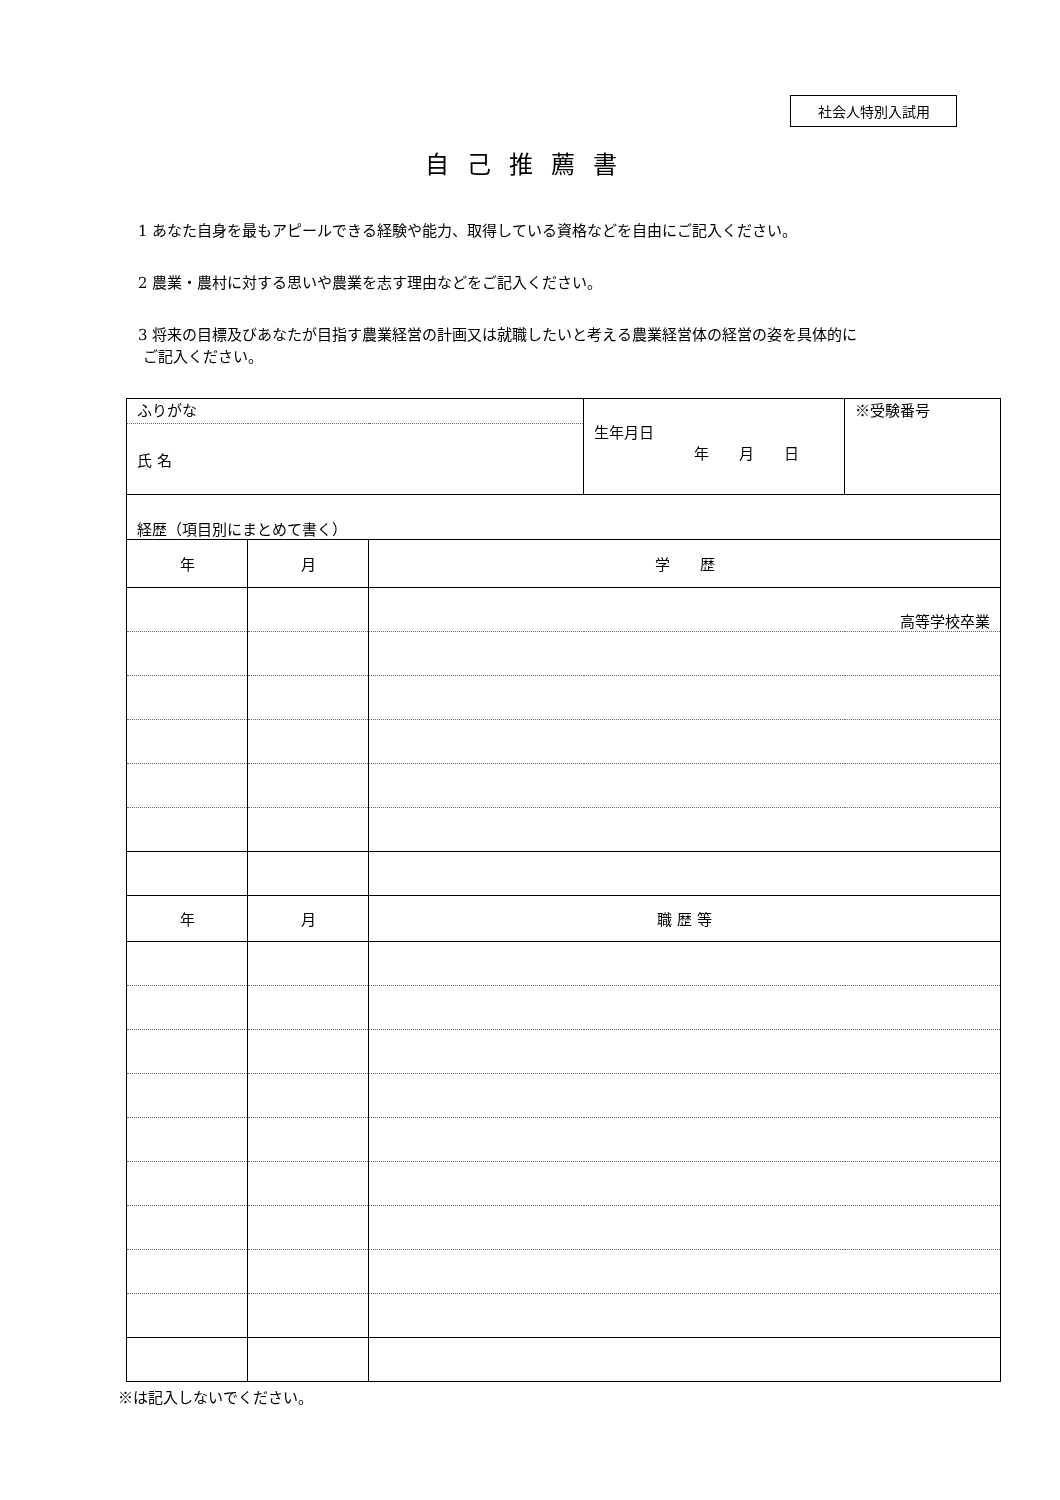社会人特別入試用
自己推薦書
1 あなた自身を最もアピールできる経験や能力、取得している資格などを自由にご記入ください。
2 農業・農村に対する思いや農業を志す理由などをご記入ください。
3 将来の目標及びあなたが目指す農業経営の計画又は就職したいと考える農業経営体の経営の姿を具体的に
ご記入ください。
| ふりがな | | | 生年月日 年 月 日 | ※受験番号 |
| 氏 名 | | | | |
| 経歴（項目別にまとめて書く） | | | | |
| 年 | 月 | 学 歴 | | |
| | | 高等学校卒業 | | |
| 年 | 月 | 職 歴 等 | | |
※は記入しないでください。